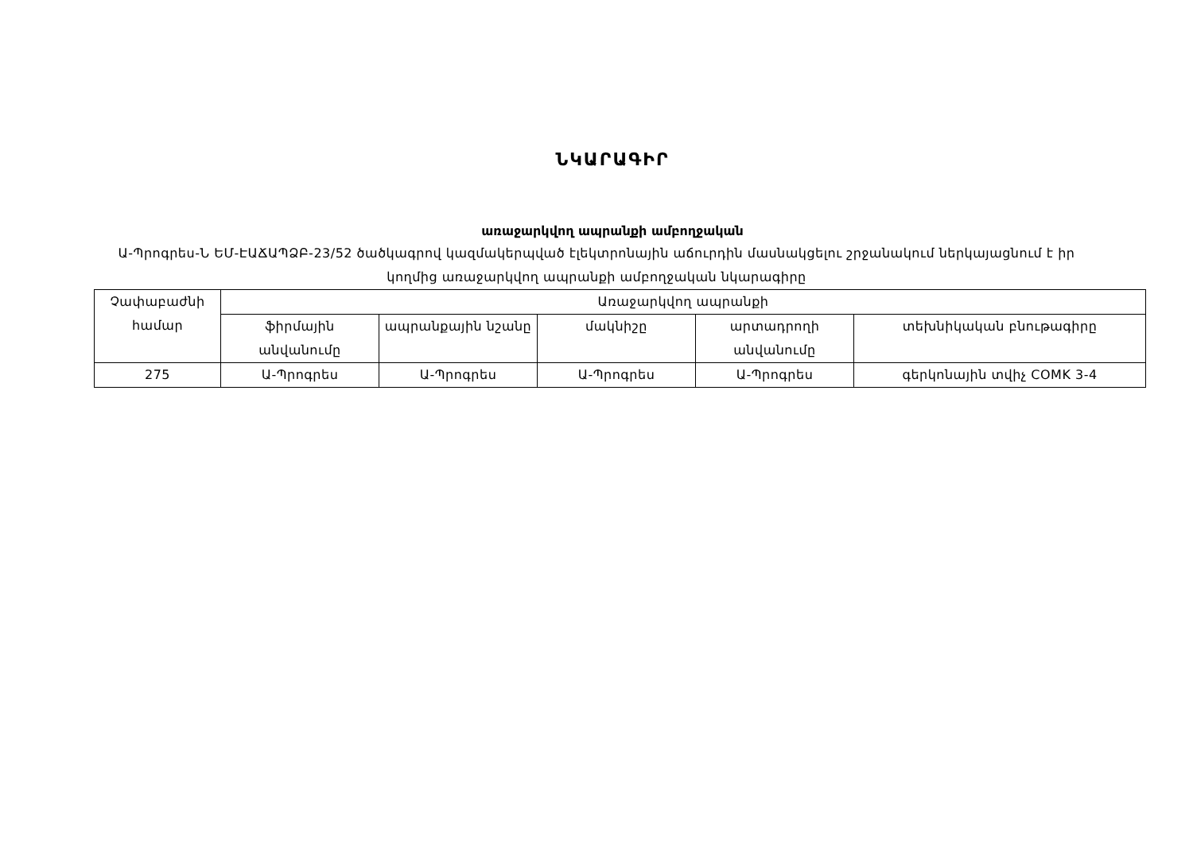ՆԿԱՐԱԳԻՐ
առաջարկվող ապրանքի ամբողջական
Ա-Պրոգրես-Ն ԵՄ-ԷԱՃԱՊՁԲ-23/52 ծածկագրով կազմակերպված էլեկտրոնային աճուրդին մասնակցելու շրջանակում ներկայացնում է իր կողմից առաջարկվող ապրանքի ամբողջական նկարագիրը
| Չափաբաժնի համար | Առաջարկվող ապրանքի | | | | |
| | ֆիրմային անվանումը | ապրանքային նշանը | մակնիշը | արտադրողի անվանումը | տեխնիկական բնութագիրը |
| 275 | Ա-Պրոգրես | Ա-Պրոգրես | Ա-Պրոգրես | Ա-Պրոգրես | գերկոնային տվիչ COMK 3-4 |